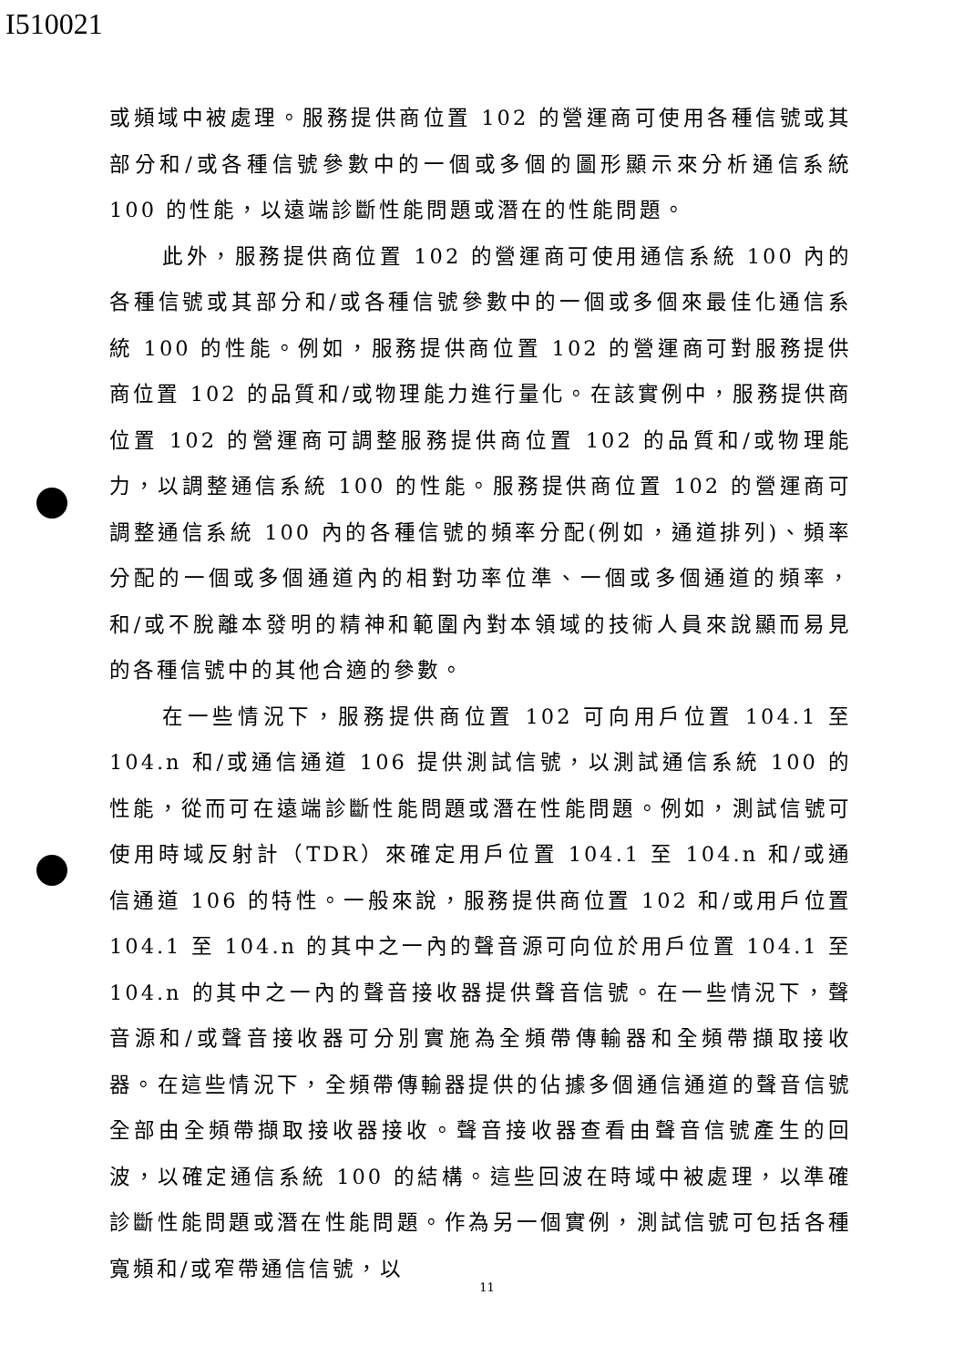I510021
或頻域中被處理。服務提供商位置 102 的營運商可使用各種信號或其部分和/或各種信號參數中的一個或多個的圖形顯示來分析通信系統 100 的性能，以遠端診斷性能問題或潛在的性能問題。
此外，服務提供商位置 102 的營運商可使用通信系統 100 內的各種信號或其部分和/或各種信號參數中的一個或多個來最佳化通信系統 100 的性能。例如，服務提供商位置 102 的營運商可對服務提供商位置 102 的品質和/或物理能力進行量化。在該實例中，服務提供商位置 102 的營運商可調整服務提供商位置 102 的品質和/或物理能力，以調整通信系統 100 的性能。服務提供商位置 102 的營運商可調整通信系統 100 內的各種信號的頻率分配(例如，通道排列)、頻率分配的一個或多個通道內的相對功率位準、一個或多個通道的頻率，和/或不脫離本發明的精神和範圍內對本領域的技術人員來說顯而易見的各種信號中的其他合適的參數。
在一些情況下，服務提供商位置 102 可向用戶位置 104.1 至 104.n 和/或通信通道 106 提供測試信號，以測試通信系統 100 的性能，從而可在遠端診斷性能問題或潛在性能問題。例如，測試信號可使用時域反射計（TDR）來確定用戶位置 104.1 至 104.n 和/或通信通道 106 的特性。一般來說，服務提供商位置 102 和/或用戶位置 104.1 至 104.n 的其中之一內的聲音源可向位於用戶位置 104.1 至 104.n 的其中之一內的聲音接收器提供聲音信號。在一些情況下，聲音源和/或聲音接收器可分別實施為全頻帶傳輸器和全頻帶擷取接收器。在這些情況下，全頻帶傳輸器提供的佔據多個通信通道的聲音信號全部由全頻帶擷取接收器接收。聲音接收器查看由聲音信號產生的回波，以確定通信系統 100 的結構。這些回波在時域中被處理，以準確診斷性能問題或潛在性能問題。作為另一個實例，測試信號可包括各種寬頻和/或窄帶通信信號，以
11